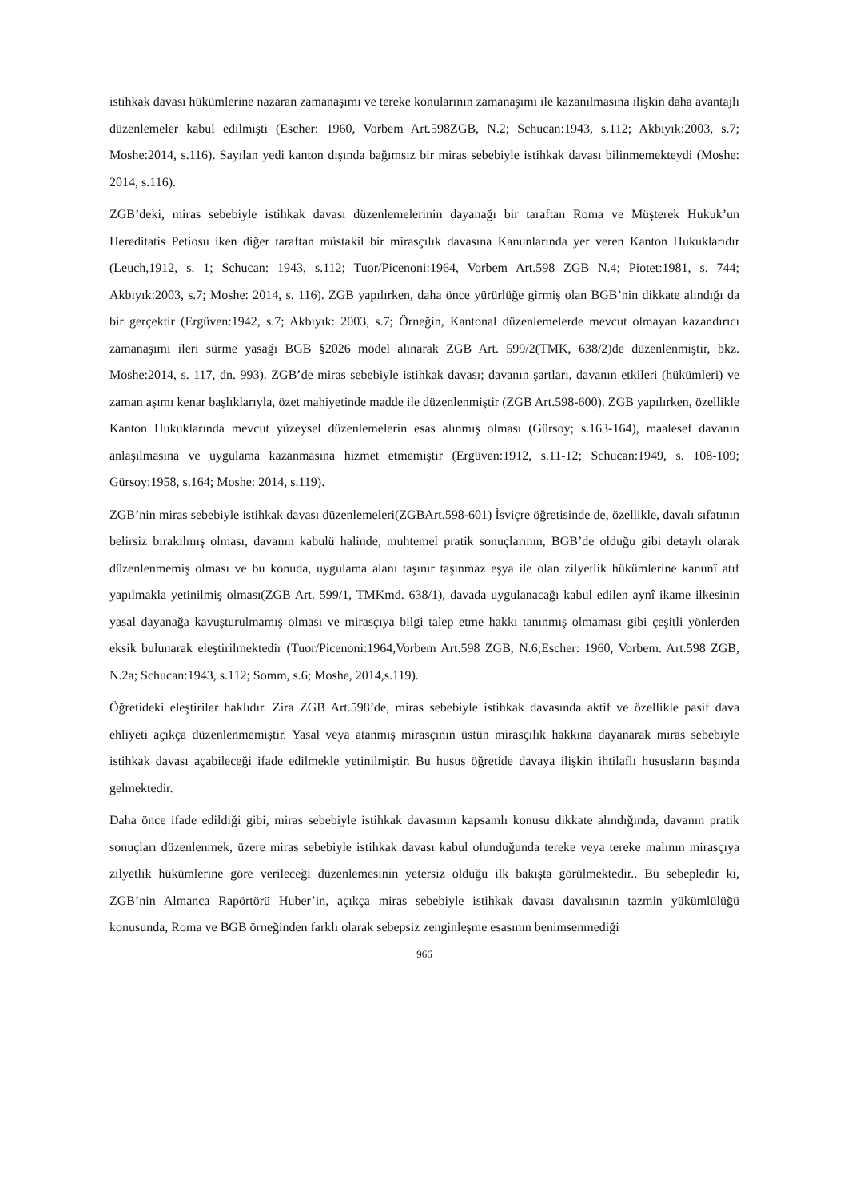istihkak davası hükümlerine nazaran zamanaşımı ve tereke konularının zamanaşımı ile kazanılmasına ilişkin daha avantajlı düzenlemeler kabul edilmişti (Escher: 1960, Vorbem Art.598ZGB, N.2; Schucan:1943, s.112; Akbıyık:2003, s.7; Moshe:2014, s.116). Sayılan yedi kanton dışında bağımsız bir miras sebebiyle istihkak davası bilinmemekteydi (Moshe: 2014, s.116).
ZGB’deki, miras sebebiyle istihkak davası düzenlemelerinin dayanağı bir taraftan Roma ve Müşterek Hukuk’un Hereditatis Petiosu iken diğer taraftan müstakil bir mirasçılık davasına Kanunlarında yer veren Kanton Hukuklarıdır (Leuch,1912, s. 1; Schucan: 1943, s.112; Tuor/Picenoni:1964, Vorbem Art.598 ZGB N.4; Piotet:1981, s. 744; Akbıyık:2003, s.7; Moshe: 2014, s. 116). ZGB yapılırken, daha önce yürürlüğe girmiş olan BGB’nin dikkate alındığı da bir gerçektir (Ergüven:1942, s.7; Akbıyık: 2003, s.7; Örneğin, Kantonal düzenlemelerde mevcut olmayan kazandırıcı zamanaşımı ileri sürme yasağı BGB §2026 model alınarak ZGB Art. 599/2(TMK, 638/2)de düzenlenmiştir, bkz. Moshe:2014, s. 117, dn. 993). ZGB’de miras sebebiyle istihkak davası; davanın şartları, davanın etkileri (hükümleri) ve zaman aşımı kenar başlıklarıyla, özet mahiyetinde madde ile düzenlenmiştir (ZGB Art.598-600). ZGB yapılırken, özellikle Kanton Hukuklarında mevcut yüzeysel düzenlemelerin esas alınmış olması (Gürsoy; s.163-164), maalesef davanın anlaşılmasına ve uygulama kazanmasına hizmet etmemiştir (Ergüven:1912, s.11-12; Schucan:1949, s. 108-109; Gürsoy:1958, s.164; Moshe: 2014, s.119).
ZGB’nin miras sebebiyle istihkak davası düzenlemeleri(ZGBArt.598-601) İsviçre öğretisinde de, özellikle, davalı sıfatının belirsiz bırakılmış olması, davanın kabulü halinde, muhtemel pratik sonuçlarının, BGB’de olduğu gibi detaylı olarak düzenlenmemiş olması ve bu konuda, uygulama alanı taşınır taşınmaz eşya ile olan zilyetlik hükümlerine kanunî atıf yapılmakla yetinilmiş olması(ZGB Art. 599/1, TMKmd. 638/1), davada uygulanacağı kabul edilen aynî ikame ilkesinin yasal dayanağa kavuşturulmamış olması ve mirasçıya bilgi talep etme hakkı tanınmış olmaması gibi çeşitli yönlerden eksik bulunarak eleştirilmektedir (Tuor/Picenoni:1964,Vorbem Art.598 ZGB, N.6;Escher: 1960, Vorbem. Art.598 ZGB, N.2a; Schucan:1943, s.112; Somm, s.6; Moshe, 2014,s.119).
Öğretideki eleştiriler haklıdır. Zira ZGB Art.598’de, miras sebebiyle istihkak davasında aktif ve özellikle pasif dava ehliyeti açıkça düzenlenmemiştir. Yasal veya atanmış mirasçının üstün mirasçılık hakkına dayanarak miras sebebiyle istihkak davası açabileceği ifade edilmekle yetinilmiştir. Bu husus öğretide davaya ilişkin ihtilaflı hususların başında gelmektedir.
Daha önce ifade edildiği gibi, miras sebebiyle istihkak davasının kapsamlı konusu dikkate alındığında, davanın pratik sonuçları düzenlenmek, üzere miras sebebiyle istihkak davası kabul olunduğunda tereke veya tereke malının mirasçıya zilyetlik hükümlerine göre verileceği düzenlemesinin yetersiz olduğu ilk bakışta görülmektedir.. Bu sebepledir ki, ZGB’nin Almanca Rapörtörü Huber’in, açıkça miras sebebiyle istihkak davası davalısının tazmin yükümlülüğü konusunda, Roma ve BGB örneğinden farklı olarak sebepsiz zenginleşme esasının benimsenmediği
966